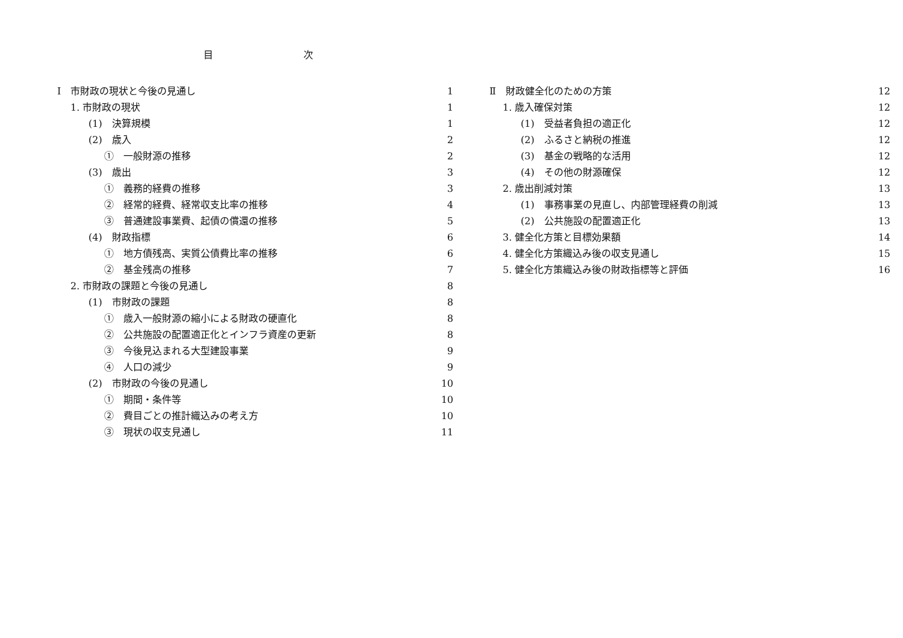目 次
Ⅰ　市財政の現状と今後の見通し 1
1. 市財政の現状 1
(1)　決算規模 1
(2)　歳入 2
①　一般財源の推移 2
(3)　歳出 3
①　義務的経費の推移 3
②　経常的経費、経常収支比率の推移 4
③　普通建設事業費、起債の償還の推移 5
(4)　財政指標 6
①　地方債残高、実質公債費比率の推移 6
②　基金残高の推移 7
2. 市財政の課題と今後の見通し 8
(1)　市財政の課題 8
①　歳入一般財源の縮小による財政の硬直化 8
②　公共施設の配置適正化とインフラ資産の更新 8
③　今後見込まれる大型建設事業 9
④　人口の減少 9
(2)　市財政の今後の見通し 10
①　期間・条件等 10
②　費目ごとの推計織込みの考え方 10
③　現状の収支見通し 11
Ⅱ　財政健全化のための方策 12
1. 歳入確保対策 12
(1)　受益者負担の適正化 12
(2)　ふるさと納税の推進 12
(3)　基金の戦略的な活用 12
(4)　その他の財源確保 12
2. 歳出削減対策 13
(1)　事務事業の見直し、内部管理経費の削減 13
(2)　公共施設の配置適正化 13
3. 健全化方策と目標効果額 14
4. 健全化方策織込み後の収支見通し 15
5. 健全化方策織込み後の財政指標等と評価 16